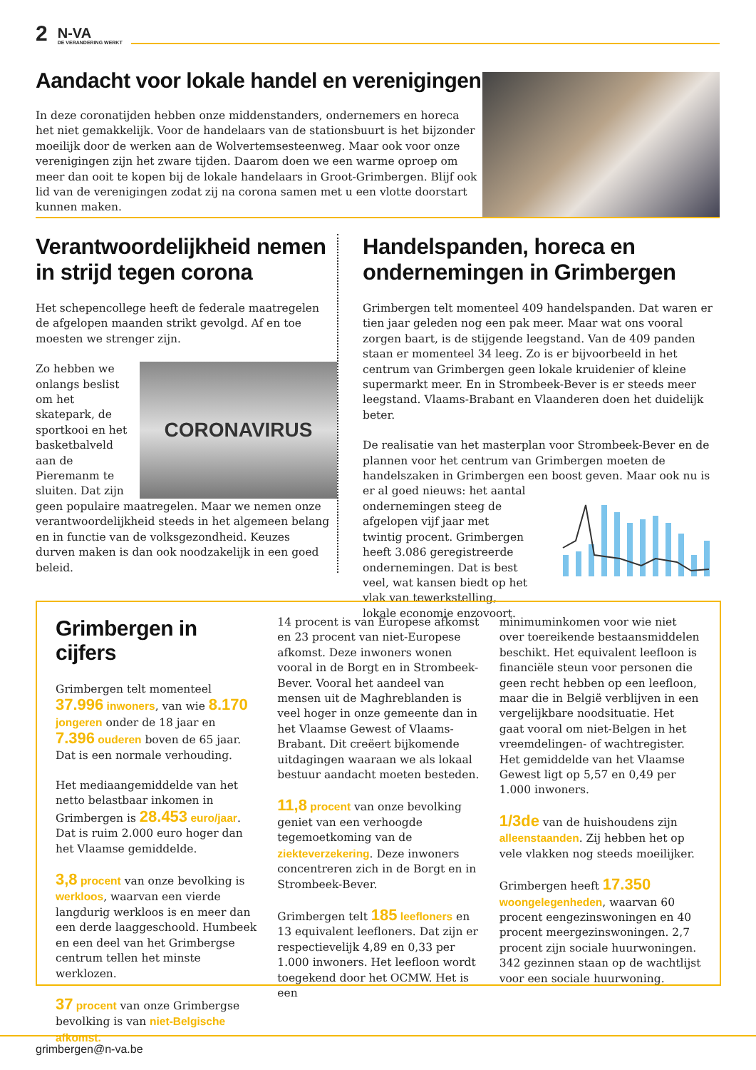2 N-VA
DE VERANDERING WERKT
Aandacht voor lokale handel en verenigingen
In deze coronatijden hebben onze middenstanders, ondernemers en horeca het niet gemakkelijk. Voor de handelaars van de stationsbuurt is het bijzonder moeilijk door de werken aan de Wolvertemsesteenweg. Maar ook voor onze verenigingen zijn het zware tijden. Daarom doen we een warme oproep om meer dan ooit te kopen bij de lokale handelaars in Groot-Grimbergen. Blijf ook lid van de verenigingen zodat zij na corona samen met u een vlotte doorstart kunnen maken.
Verantwoordelijkheid nemen in strijd tegen corona
Het schepencollege heeft de federale maatregelen de afgelopen maanden strikt gevolgd. Af en toe moesten we strenger zijn.
CORONAVIRUS
Zo hebben we onlangs beslist om het skatepark, de sportkooi en het basketbalveld aan de Pieremanm te sluiten. Dat zijn geen populaire maatregelen. Maar we nemen onze verantwoordelijkheid steeds in het algemeen belang en in functie van de volksgezondheid. Keuzes durven maken is dan ook noodzakelijk in een goed beleid.
Handelspanden, horeca en ondernemingen in Grimbergen
Grimbergen telt momenteel 409 handelspanden. Dat waren er tien jaar geleden nog een pak meer. Maar wat ons vooral zorgen baart, is de stijgende leegstand. Van de 409 panden staan er momenteel 34 leeg. Zo is er bijvoorbeeld in het centrum van Grimbergen geen lokale kruidenier of kleine supermarkt meer. En in Strombeek-Bever is er steeds meer leegstand. Vlaams-Brabant en Vlaanderen doen het duidelijk beter.
De realisatie van het masterplan voor Strombeek-Bever en de plannen voor het centrum van Grimbergen moeten de handelszaken in Grimbergen een boost geven. Maar ook nu is er al goed nieuws: het aantal ondernemingen steeg de afgelopen vijf jaar met twintig procent. Grimbergen heeft 3.086 geregistreerde ondernemingen. Dat is best veel, wat kansen biedt op het vlak van tewerkstelling, lokale economie enzovoort.
Grimbergen in cijfers
Grimbergen telt momenteel 37.996 inwoners, van wie 8.170 jongeren onder de 18 jaar en 7.396 ouderen boven de 65 jaar. Dat is een normale verhouding.
Het mediaangemiddelde van het netto belastbaar inkomen in Grimbergen is 28.453 euro/jaar. Dat is ruim 2.000 euro hoger dan het Vlaamse gemiddelde.
3,8 procent van onze bevolking is werkloos, waarvan een vierde langdurig werkloos is en meer dan een derde laaggeschoold. Humbeek en een deel van het Grimbergse centrum tellen het minste werklozen.
37 procent van onze Grimbergse bevolking is van niet-Belgische afkomst.
14 procent is van Europese afkomst en 23 procent van niet-Europese afkomst. Deze inwoners wonen vooral in de Borgt en in Strombeek-Bever. Vooral het aandeel van mensen uit de Maghreblanden is veel hoger in onze gemeente dan in het Vlaamse Gewest of Vlaams-Brabant. Dit creëert bijkomende uitdagingen waaraan we als lokaal bestuur aandacht moeten besteden.
11,8 procent van onze bevolking geniet van een verhoogde tegemoetkoming van de ziekteverzekering. Deze inwoners concentreren zich in de Borgt en in Strombeek-Bever.
Grimbergen telt 185 leefloners en 13 equivalent leefloners. Dat zijn er respectievelijk 4,89 en 0,33 per 1.000 inwoners. Het leefloon wordt toegekend door het OCMW. Het is een
minimuminkomen voor wie niet over toereikende bestaansmiddelen beschikt. Het equivalent leefloon is financiële steun voor personen die geen recht hebben op een leefloon, maar die in België verblijven in een vergelijkbare noodsituatie. Het gaat vooral om niet-Belgen in het vreemdelingen- of wachtregister. Het gemiddelde van het Vlaamse Gewest ligt op 5,57 en 0,49 per 1.000 inwoners.
1/3de van de huishoudens zijn alleenstaanden. Zij hebben het op vele vlakken nog steeds moeilijker.
Grimbergen heeft 17.350 woongelegenheden, waarvan 60 procent eengezinswoningen en 40 procent meergezinswoningen. 2,7 procent zijn sociale huurwoningen. 342 gezinnen staan op de wachtlijst voor een sociale huurwoning.
grimbergen@n-va.be